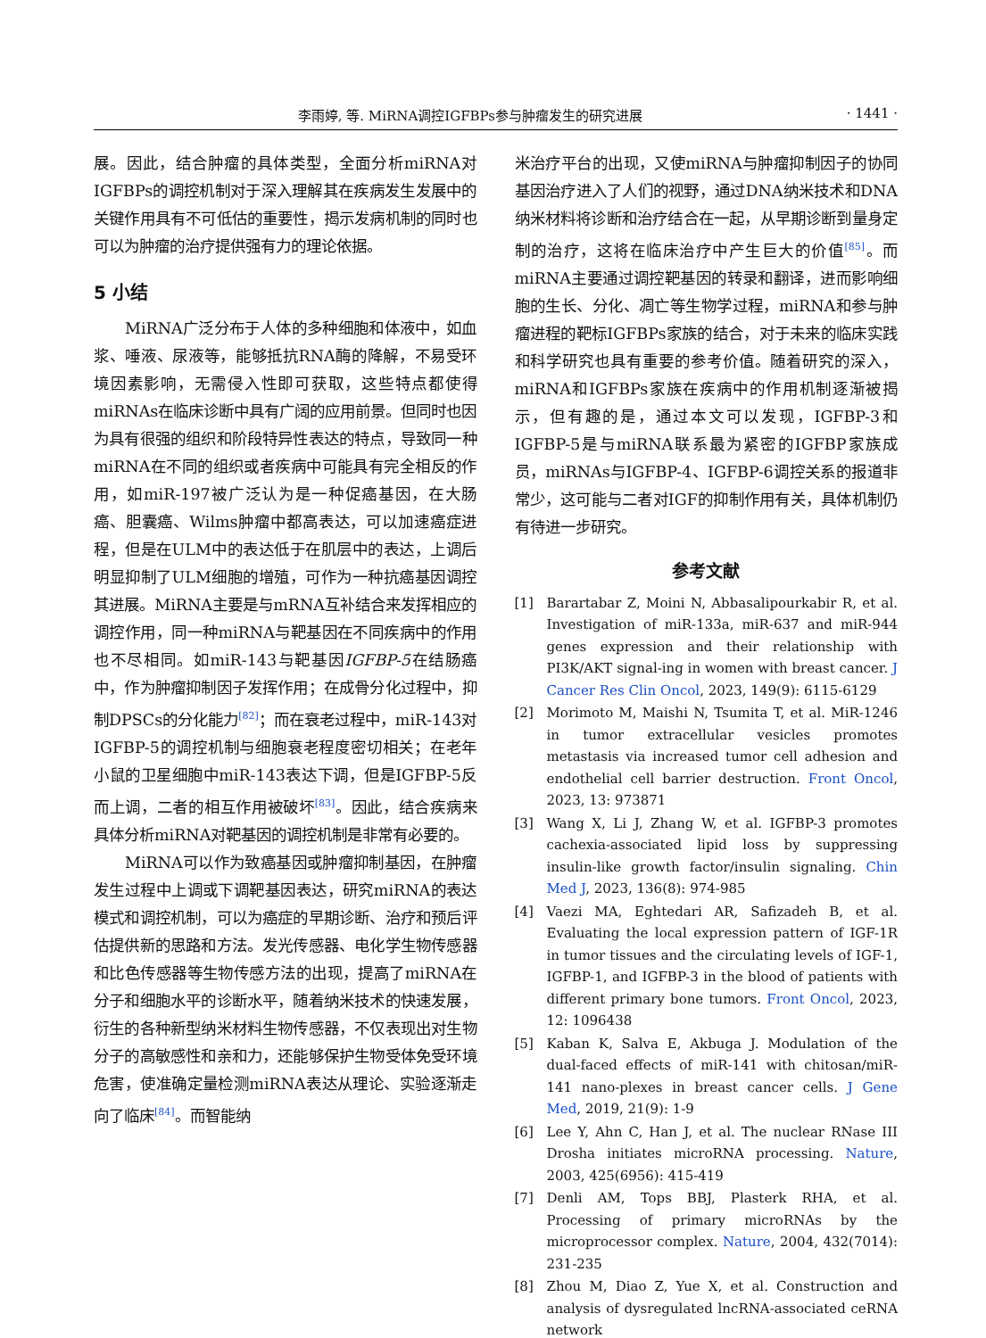李雨婷, 等. MiRNA调控IGFBPs参与肿瘤发生的研究进展 · 1441 ·
展。因此，结合肿瘤的具体类型，全面分析miRNA对IGFBPs的调控机制对于深入理解其在疾病发生发展中的关键作用具有不可低估的重要性，揭示发病机制的同时也可以为肿瘤的治疗提供强有力的理论依据。
5 小结
MiRNA广泛分布于人体的多种细胞和体液中，如血浆、唾液、尿液等，能够抵抗RNA酶的降解，不易受环境因素影响，无需侵入性即可获取，这些特点都使得miRNAs在临床诊断中具有广阔的应用前景。但同时也因为具有很强的组织和阶段特异性表达的特点，导致同一种miRNA在不同的组织或者疾病中可能具有完全相反的作用，如miR-197被广泛认为是一种促癌基因，在大肠癌、胆囊癌、Wilms肿瘤中都高表达，可以加速癌症进程，但是在ULM中的表达低于在肌层中的表达，上调后明显抑制了ULM细胞的增殖，可作为一种抗癌基因调控其进展。MiRNA主要是与mRNA互补结合来发挥相应的调控作用，同一种miRNA与靶基因在不同疾病中的作用也不尽相同。如miR-143与靶基因IGFBP-5在结肠癌中，作为肿瘤抑制因子发挥作用；在成骨分化过程中，抑制DPSCs的分化能力<sup>[82]</sup>；而在衰老过程中，miR-143对IGFBP-5的调控机制与细胞衰老程度密切相关；在老年小鼠的卫星细胞中miR-143表达下调，但是IGFBP-5反而上调，二者的相互作用被破坏<sup>[83]</sup>。因此，结合疾病来具体分析miRNA对靶基因的调控机制是非常有必要的。
MiRNA可以作为致癌基因或肿瘤抑制基因，在肿瘤发生过程中上调或下调靶基因表达，研究miRNA的表达模式和调控机制，可以为癌症的早期诊断、治疗和预后评估提供新的思路和方法。发光传感器、电化学生物传感器和比色传感器等生物传感方法的出现，提高了miRNA在分子和细胞水平的诊断水平，随着纳米技术的快速发展，衍生的各种新型纳米材料生物传感器，不仅表现出对生物分子的高敏感性和亲和力，还能够保护生物受体免受环境危害，使准确定量检测miRNA表达从理论、实验逐渐走向了临床<sup>[84]</sup>。而智能纳
米治疗平台的出现，又使miRNA与肿瘤抑制因子的协同基因治疗进入了人们的视野，通过DNA纳米技术和DNA纳米材料将诊断和治疗结合在一起，从早期诊断到量身定制的治疗，这将在临床治疗中产生巨大的价值<sup>[85]</sup>。而miRNA主要通过调控靶基因的转录和翻译，进而影响细胞的生长、分化、凋亡等生物学过程，miRNA和参与肿瘤进程的靶标IGFBPs家族的结合，对于未来的临床实践和科学研究也具有重要的参考价值。随着研究的深入，miRNA和IGFBPs家族在疾病中的作用机制逐渐被揭示，但有趣的是，通过本文可以发现，IGFBP-3和IGFBP-5是与miRNA联系最为紧密的IGFBP家族成员，miRNAs与IGFBP-4、IGFBP-6调控关系的报道非常少，这可能与二者对IGF的抑制作用有关，具体机制仍有待进一步研究。
参考文献
[1] Barartabar Z, Moini N, Abbasalipourkabir R, et al. Investigation of miR-133a, miR-637 and miR-944 genes expression and their relationship with PI3K/AKT signal-ing in women with breast cancer. J Cancer Res Clin Oncol, 2023, 149(9): 6115-6129
[2] Morimoto M, Maishi N, Tsumita T, et al. MiR-1246 in tumor extracellular vesicles promotes metastasis via increased tumor cell adhesion and endothelial cell barrier destruction. Front Oncol, 2023, 13: 973871
[3] Wang X, Li J, Zhang W, et al. IGFBP-3 promotes cachexia-associated lipid loss by suppressing insulin-like growth factor/insulin signaling. Chin Med J, 2023, 136(8): 974-985
[4] Vaezi MA, Eghtedari AR, Safizadeh B, et al. Evaluating the local expression pattern of IGF-1R in tumor tissues and the circulating levels of IGF-1, IGFBP-1, and IGFBP-3 in the blood of patients with different primary bone tumors. Front Oncol, 2023, 12: 1096438
[5] Kaban K, Salva E, Akbuga J. Modulation of the dual-faced effects of miR-141 with chitosan/miR-141 nano-plexes in breast cancer cells. J Gene Med, 2019, 21(9): 1-9
[6] Lee Y, Ahn C, Han J, et al. The nuclear RNase III Drosha initiates microRNA processing. Nature, 2003, 425(6956): 415-419
[7] Denli AM, Tops BBJ, Plasterk RHA, et al. Processing of primary microRNAs by the microprocessor complex. Nature, 2004, 432(7014): 231-235
[8] Zhou M, Diao Z, Yue X, et al. Construction and analysis of dysregulated lncRNA-associated ceRNA network